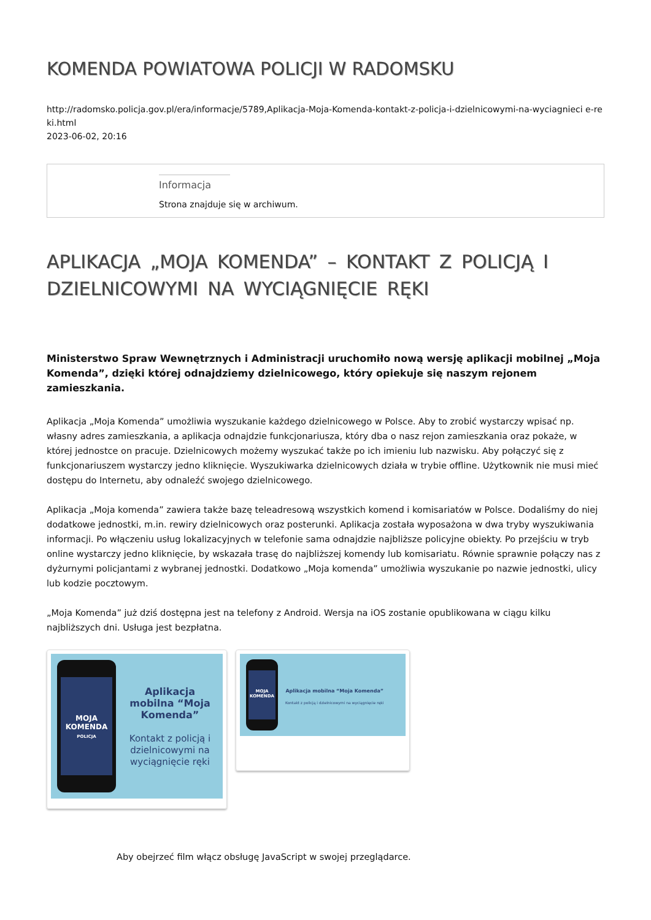KOMENDA POWIATOWA POLICJI W RADOMSKU
http://radomsko.policja.gov.pl/era/informacje/5789,Aplikacja-Moja-Komenda-kontakt-z-policja-i-dzielnicowymi-na-wyciagnieci e-reki.html
2023-06-02, 20:16
Informacja
Strona znajduje się w archiwum.
APLIKACJA „MOJA KOMENDA” – KONTAKT Z POLICJĄ I DZIELNICOWYMI NA WYCIĄGNIĘCIE RĘKI
Ministerstwo Spraw Wewnętrznych i Administracji uruchomiło nową wersję aplikacji mobilnej „Moja Komenda”, dzięki której odnajdziemy dzielnicowego, który opiekuje się naszym rejonem zamieszkania.
Aplikacja „Moja Komenda” umożliwia wyszukanie każdego dzielnicowego w Polsce. Aby to zrobić wystarczy wpisać np. własny adres zamieszkania, a aplikacja odnajdzie funkcjonariusza, który dba o nasz rejon zamieszkania oraz pokaże, w której jednostce on pracuje. Dzielnicowych możemy wyszukać także po ich imieniu lub nazwisku. Aby połączyć się z funkcjonariuszem wystarczy jedno kliknięcie. Wyszukiwarka dzielnicowych działa w trybie offline. Użytkownik nie musi mieć dostępu do Internetu, aby odnaleźć swojego dzielnicowego.
Aplikacja „Moja komenda” zawiera także bazę teleadresową wszystkich komend i komisariatów w Polsce. Dodaliśmy do niej dodatkowe jednostki, m.in. rewiry dzielnicowych oraz posterunki. Aplikacja została wyposażona w dwa tryby wyszukiwania informacji. Po włączeniu usług lokalizacyjnych w telefonie sama odnajdzie najbliższe policyjne obiekty. Po przejściu w tryb online wystarczy jedno kliknięcie, by wskazała trasę do najbliższej komendy lub komisariatu. Równie sprawnie połączy nas z dyżurnymi policjantami z wybranej jednostki. Dodatkowo „Moja komenda” umożliwia wyszukanie po nazwie jednostki, ulicy lub kodzie pocztowym.
„Moja Komenda” już dziś dostępna jest na telefony z Android. Wersja na iOS zostanie opublikowana w ciągu kilku najbliższych dni. Usługa jest bezpłatna.
MOJA KOMENDA
POLICJA
Aplikacja mobilna “Moja Komenda”
Kontakt z policją i dzielnicowymi na wyciągnięcie ręki
MOJA KOMENDA
Aplikacja mobilna “Moja Komenda”
Kontakt z policją i dzielnicowymi na wyciągnięcie ręki
Aby obejrzeć film włącz obsługę JavaScript w swojej przeglądarce.